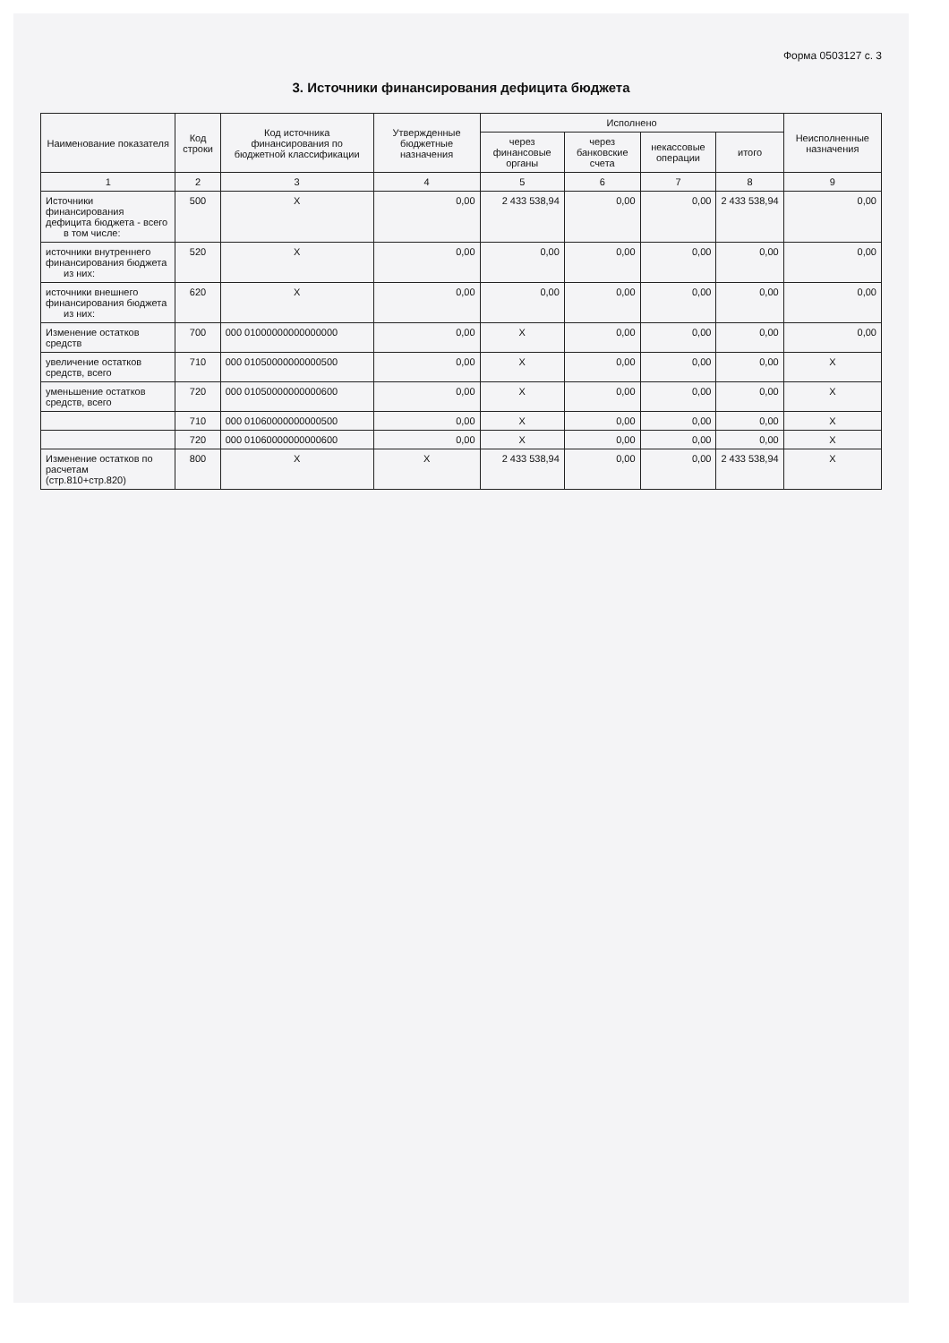Форма 0503127 с. 3
3. Источники финансирования дефицита бюджета
| Наименование показателя | Код строки | Код источника финансирования по бюджетной классификации | Утвержденные бюджетные назначения | Исполнено | | | | Неисполненные назначения |
| --- | --- | --- | --- | --- | --- | --- | --- | --- |
| | | | | через финансовые органы | через банковские счета | некассовые операции | итого | |
| 1 | 2 | 3 | 4 | 5 | 6 | 7 | 8 | 9 |
| Источники финансирования дефицита бюджета - всего в том числе: | 500 | X | 0,00 | 2 433 538,94 | 0,00 | 0,00 | 2 433 538,94 | 0,00 |
| источники внутреннего финансирования бюджета из них: | 520 | X | 0,00 | 0,00 | 0,00 | 0,00 | 0,00 | 0,00 |
| источники внешнего финансирования бюджета из них: | 620 | X | 0,00 | 0,00 | 0,00 | 0,00 | 0,00 | 0,00 |
| Изменение остатков средств | 700 | 000 01000000000000000 | 0,00 | X | 0,00 | 0,00 | 0,00 | 0,00 |
| увеличение остатков средств, всего | 710 | 000 01050000000000500 | 0,00 | X | 0,00 | 0,00 | 0,00 | X |
| уменьшение остатков средств, всего | 720 | 000 01050000000000600 | 0,00 | X | 0,00 | 0,00 | 0,00 | X |
| | 710 | 000 01060000000000500 | 0,00 | X | 0,00 | 0,00 | 0,00 | X |
| | 720 | 000 01060000000000600 | 0,00 | X | 0,00 | 0,00 | 0,00 | X |
| Изменение остатков по расчетам (стр.810+стр.820) | 800 | X | X | 2 433 538,94 | 0,00 | 0,00 | 2 433 538,94 | X |